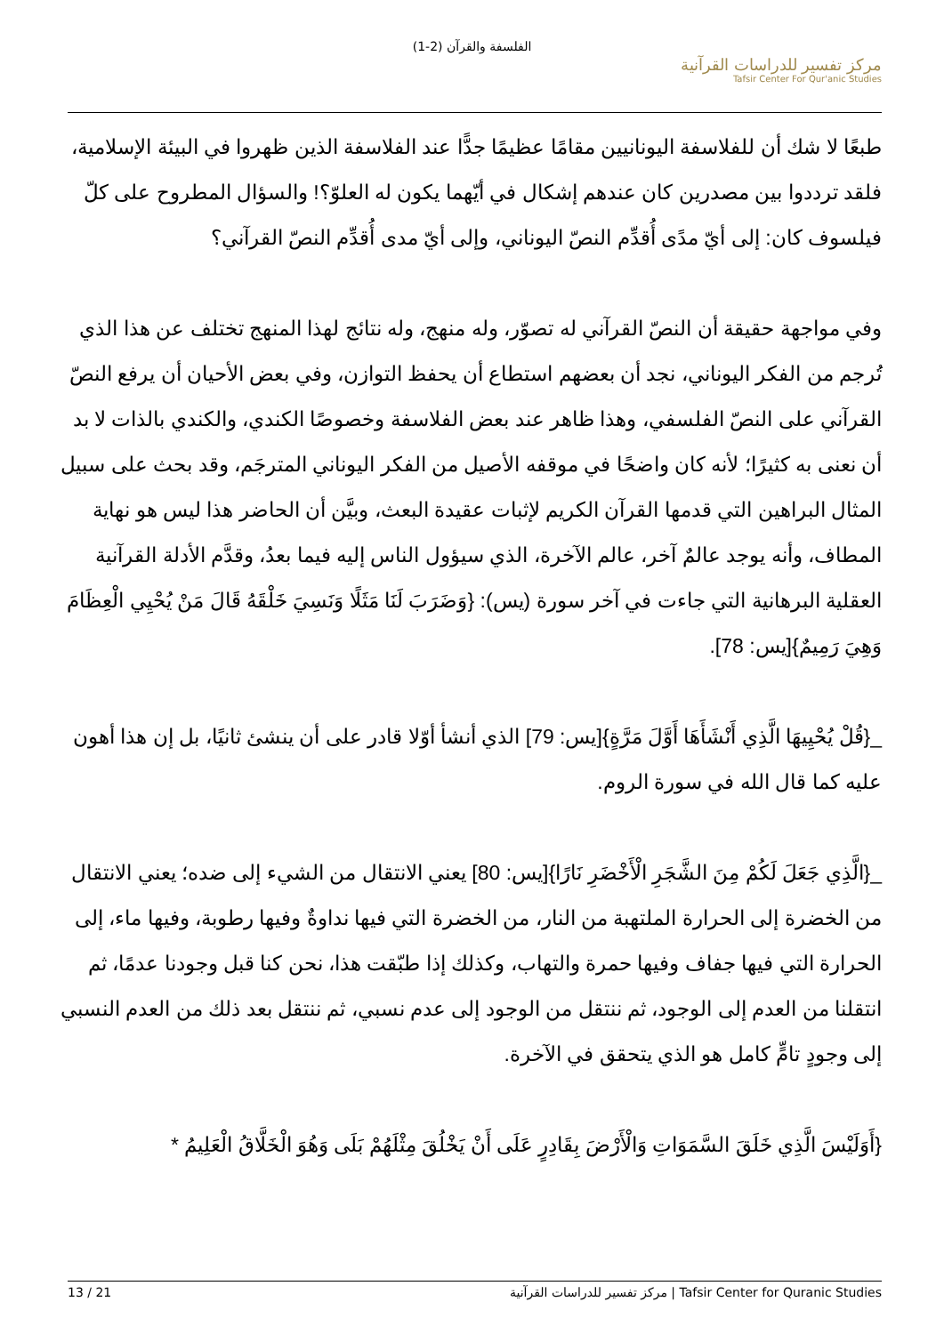الفلسفة والقرآن (2-1)
مركز تفسير للدراسات القرآنية
Tafsir Center For Qur'anic Studies
طبعًا لا شك أن للفلاسفة اليونانيين مقامًا عظيمًا جدًّا عند الفلاسفة الذين ظهروا في البيئة الإسلامية، فلقد ترددوا بين مصدرين كان عندهم إشكال في أيّهما يكون له العلوّ؟! والسؤال المطروح على كلّ فيلسوف كان: إلى أيّ مدًى أُقدِّم النصّ اليوناني، وإلى أيّ مدى أُقدِّم النصّ القرآني؟
وفي مواجهة حقيقة أن النصّ القرآني له تصوّر، وله منهج، وله نتائج لهذا المنهج تختلف عن هذا الذي تُرجم من الفكر اليوناني، نجد أن بعضهم استطاع أن يحفظ التوازن، وفي بعض الأحيان أن يرفع النصّ القرآني على النصّ الفلسفي، وهذا ظاهر عند بعض الفلاسفة وخصوصًا الكندي، والكندي بالذات لا بد أن نعنى به كثيرًا؛ لأنه كان واضحًا في موقفه الأصيل من الفكر اليوناني المترجَم، وقد بحث على سبيل المثال البراهين التي قدمها القرآن الكريم لإثبات عقيدة البعث، وبيَّن أن الحاضر هذا ليس هو نهاية المطاف، وأنه يوجد عالمٌ آخر، عالم الآخرة، الذي سيؤول الناس إليه فيما بعدُ، وقدَّم الأدلة القرآنية العقلية البرهانية التي جاءت في آخر سورة (يس): {وَضَرَبَ لَنَا مَثَلًا وَنَسِيَ خَلْقَهُ قَالَ مَنْ يُحْيِي الْعِظَامَ وَهِيَ رَمِيمٌ}[يس: 78].
_{قُلْ يُحْيِيهَا الَّذِي أَنْشَأَهَا أَوَّلَ مَرَّةٍ}[يس: 79] الذي أنشأ أوّلا قادر على أن ينشئ ثانيًا، بل إن هذا أهون عليه كما قال الله في سورة الروم.
_{الَّذِي جَعَلَ لَكُمْ مِنَ الشَّجَرِ الْأَخْضَرِ نَارًا}[يس: 80] يعني الانتقال من الشيء إلى ضده؛ يعني الانتقال من الخضرة إلى الحرارة الملتهبة من النار، من الخضرة التي فيها نداوةٌ وفيها رطوبة، وفيها ماء، إلى الحرارة التي فيها جفاف وفيها حمرة والتهاب، وكذلك إذا طبّقت هذا، نحن كنا قبل وجودنا عدمًا، ثم انتقلنا من العدم إلى الوجود، ثم ننتقل من الوجود إلى عدم نسبي، ثم ننتقل بعد ذلك من العدم النسبي إلى وجودٍ تامٍّ كامل هو الذي يتحقق في الآخرة.
{أَوَلَيْسَ الَّذِي خَلَقَ السَّمَوَاتِ وَالْأَرْضَ بِقَادِرٍ عَلَى أَنْ يَخْلُقَ مِثْلَهُمْ بَلَى وَهُوَ الْخَلَّاقُ الْعَلِيمُ *
13 / 21 مركز تفسير للدراسات القرآنية | Tafsir Center for Quranic Studies